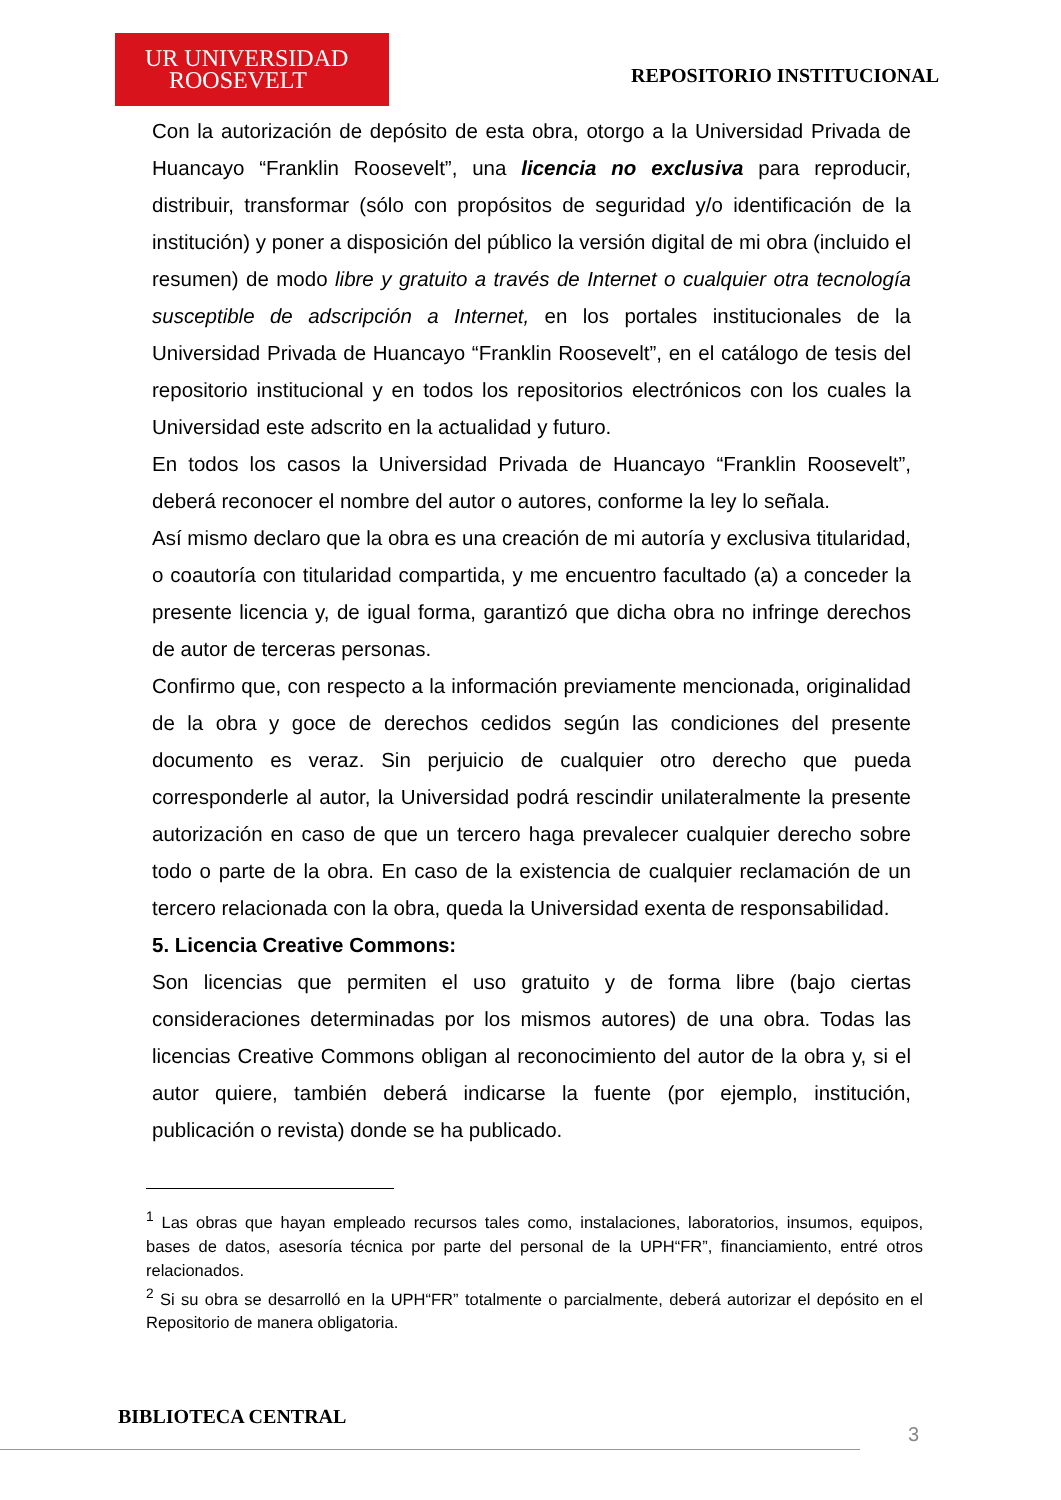UR UNIVERSIDAD
ROOSEVELT
REPOSITORIO INSTITUCIONAL
Con la autorización de depósito de esta obra, otorgo a la Universidad Privada de Huancayo “Franklin Roosevelt”, una licencia no exclusiva para reproducir, distribuir, transformar (sólo con propósitos de seguridad y/o identificación de la institución) y poner a disposición del público la versión digital de mi obra (incluido el resumen) de modo libre y gratuito a través de Internet o cualquier otra tecnología susceptible de adscripción a Internet, en los portales institucionales de la Universidad Privada de Huancayo “Franklin Roosevelt”, en el catálogo de tesis del repositorio institucional y en todos los repositorios electrónicos con los cuales la Universidad este adscrito en la actualidad y futuro.
En todos los casos la Universidad Privada de Huancayo “Franklin Roosevelt”, deberá reconocer el nombre del autor o autores, conforme la ley lo señala.
Así mismo declaro que la obra es una creación de mi autoría y exclusiva titularidad, o coautoría con titularidad compartida, y me encuentro facultado (a) a conceder la presente licencia y, de igual forma, garantizó que dicha obra no infringe derechos de autor de terceras personas.
Confirmo que, con respecto a la información previamente mencionada, originalidad de la obra y goce de derechos cedidos según las condiciones del presente documento es veraz. Sin perjuicio de cualquier otro derecho que pueda corresponderle al autor, la Universidad podrá rescindir unilateralmente la presente autorización en caso de que un tercero haga prevalecer cualquier derecho sobre todo o parte de la obra. En caso de la existencia de cualquier reclamación de un tercero relacionada con la obra, queda la Universidad exenta de responsabilidad.
5. Licencia Creative Commons:
Son licencias que permiten el uso gratuito y de forma libre (bajo ciertas consideraciones determinadas por los mismos autores) de una obra. Todas las licencias Creative Commons obligan al reconocimiento del autor de la obra y, si el autor quiere, también deberá indicarse la fuente (por ejemplo, institución, publicación o revista) donde se ha publicado.
<sup>1</sup> Las obras que hayan empleado recursos tales como, instalaciones, laboratorios, insumos, equipos, bases de datos, asesoría técnica por parte del personal de la UPH“FR”, financiamiento, entré otros relacionados.
<sup>2</sup> Si su obra se desarrolló en la UPH“FR” totalmente o parcialmente, deberá autorizar el depósito en el Repositorio de manera obligatoria.
BIBLIOTECA CENTRAL
3